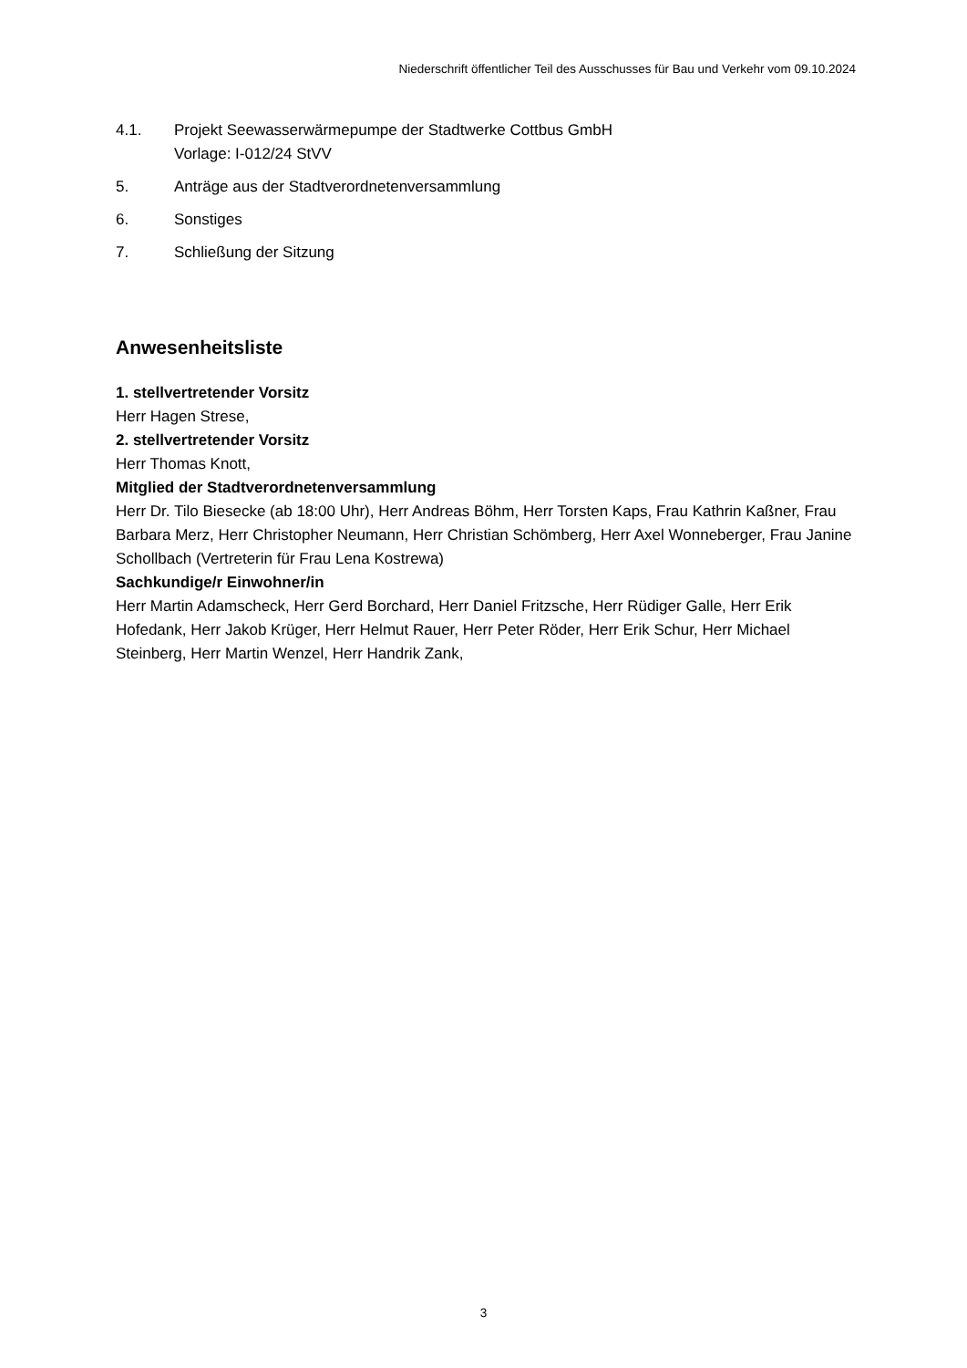Niederschrift öffentlicher Teil des Ausschusses für Bau und Verkehr vom 09.10.2024
4.1. Projekt Seewasserwärmepumpe der Stadtwerke Cottbus GmbH
Vorlage: I-012/24 StVV
5. Anträge aus der Stadtverordnetenversammlung
6. Sonstiges
7. Schließung der Sitzung
Anwesenheitsliste
1. stellvertretender Vorsitz
Herr Hagen Strese,
2. stellvertretender Vorsitz
Herr Thomas Knott,
Mitglied der Stadtverordnetenversammlung
Herr Dr. Tilo Biesecke (ab 18:00 Uhr), Herr Andreas Böhm, Herr Torsten Kaps, Frau Kathrin Kaßner, Frau Barbara Merz, Herr Christopher Neumann, Herr Christian Schömberg, Herr Axel Wonneberger, Frau Janine Schollbach (Vertreterin für Frau Lena Kostrewa)
Sachkundige/r Einwohner/in
Herr Martin Adamscheck, Herr Gerd Borchard, Herr Daniel Fritzsche, Herr Rüdiger Galle, Herr Erik Hofedank, Herr Jakob Krüger, Herr Helmut Rauer, Herr Peter Röder, Herr Erik Schur, Herr Michael Steinberg, Herr Martin Wenzel, Herr Handrik Zank,
3